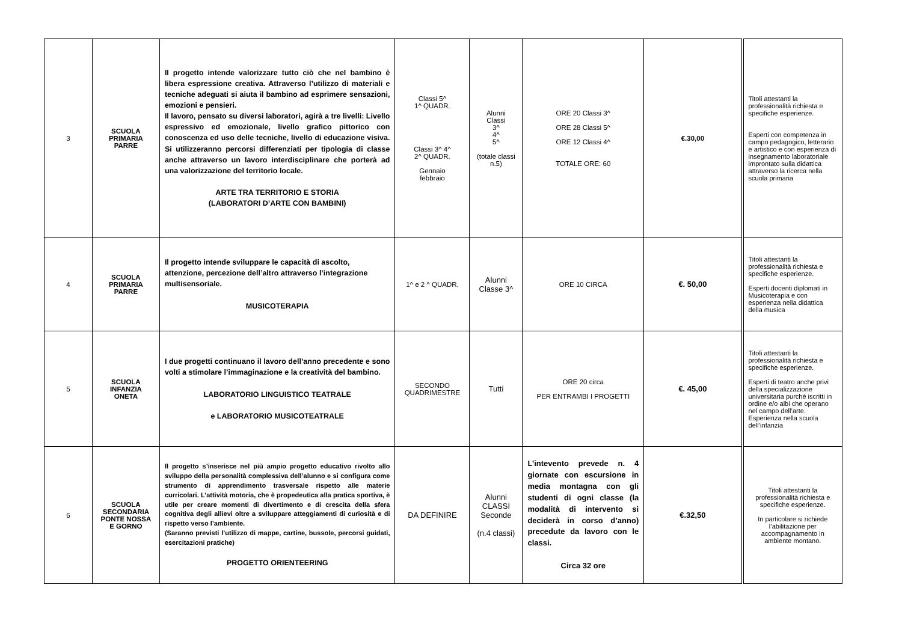| 3 | SCUOLA PRIMARIA PARRE | Il progetto intende valorizzare tutto ciò che nel bambino è libera espressione creativa. Attraverso l’utilizzo di materiali e tecniche adeguati si aiuta il bambino ad esprimere sensazioni, emozioni e pensieri. Il lavoro, pensato su diversi laboratori, agirà a tre livelli: Livello espressivo ed emozionale, livello grafico pittorico con conoscenza ed uso delle tecniche, livello di educazione visiva. Si utilizzeranno percorsi differenziati per tipologia di classe anche attraverso un lavoro interdisciplinare che porterà ad una valorizzazione del territorio locale. ARTE TRA TERRITORIO E STORIA (LABORATORI D’ARTE CON BAMBINI) | Classi 5^ 1^ QUADR. Classi 3^ 4^ 2^ QUADR. Gennaio febbraio | Alunni Classi 3^ 4^ 5^ (totale classi n.5) | ORE 20 Classi 3^ ORE 28 Classi 5^ ORE 12 Classi 4^ TOTALE ORE: 60 | €.30,00 | Titoli attestanti la professionalità richiesta e specifiche esperienze. Esperti con competenza in campo pedagogico, letterario e artistico e con esperienza di insegnamento laboratoriale improntato sulla didattica attraverso la ricerca nella scuola primaria |
| 4 | SCUOLA PRIMARIA PARRE | Il progetto intende sviluppare le capacità di ascolto, attenzione, percezione dell’altro attraverso l’integrazione multisensoriale. MUSICOTERAPIA | 1^ e 2 ^ QUADR. | Alunni Classe 3^ | ORE 10 CIRCA | €. 50,00 | Titoli attestanti la professionalità richiesta e specifiche esperienze. Esperti docenti diplomati in Musicoterapia e con esperienza nella didattica della musica |
| 5 | SCUOLA INFANZIA ONETA | I due progetti continuano il lavoro dell’anno precedente e sono volti a stimolare l’immaginazione e la creatività del bambino. LABORATORIO LINGUISTICO TEATRALE e LABORATORIO MUSICOTEATRALE | SECONDO QUADRIMESTRE | Tutti | ORE 20 circa PER ENTRAMBI I PROGETTI | €. 45,00 | Titoli attestanti la professionalità richiesta e specifiche esperienze. Esperti di teatro anche privi della specializzazione universitaria purchè iscritti in ordine e/o albi che operano nel campo dell’arte. Esperienza nella scuola dell’infanzia |
| 6 | SCUOLA SECONDARIA PONTE NOSSA E GORNO | Il progetto s’inserisce nel più ampio progetto educativo rivolto allo sviluppo della personalità complessiva dell’alunno e si configura come strumento di apprendimento trasversale rispetto alle materie curricolari. L’attività motoria, che è propedeutica alla pratica sportiva, è utile per creare momenti di divertimento e di crescita della sfera cognitiva degli allievi oltre a sviluppare atteggiamenti di curiosità e di rispetto verso l’ambiente. (Saranno previsti l’utilizzo di mappe, cartine, bussole, percorsi guidati, esercitazioni pratiche) PROGETTO ORIENTEERING | DA DEFINIRE | Alunni CLASSI Seconde (n.4 classi) | L’intevento prevede n. 4 giornate con escursione in media montagna con gli studenti di ogni classe (la modalità di intervento si deciderà in corso d’anno) precedute da lavoro con le classi. Circa 32 ore | €.32,50 | Titoli attestanti la professionalità richiesta e specifiche esperienze. In particolare si richiede l’abilitazione per accompagnamento in ambiente montano. |